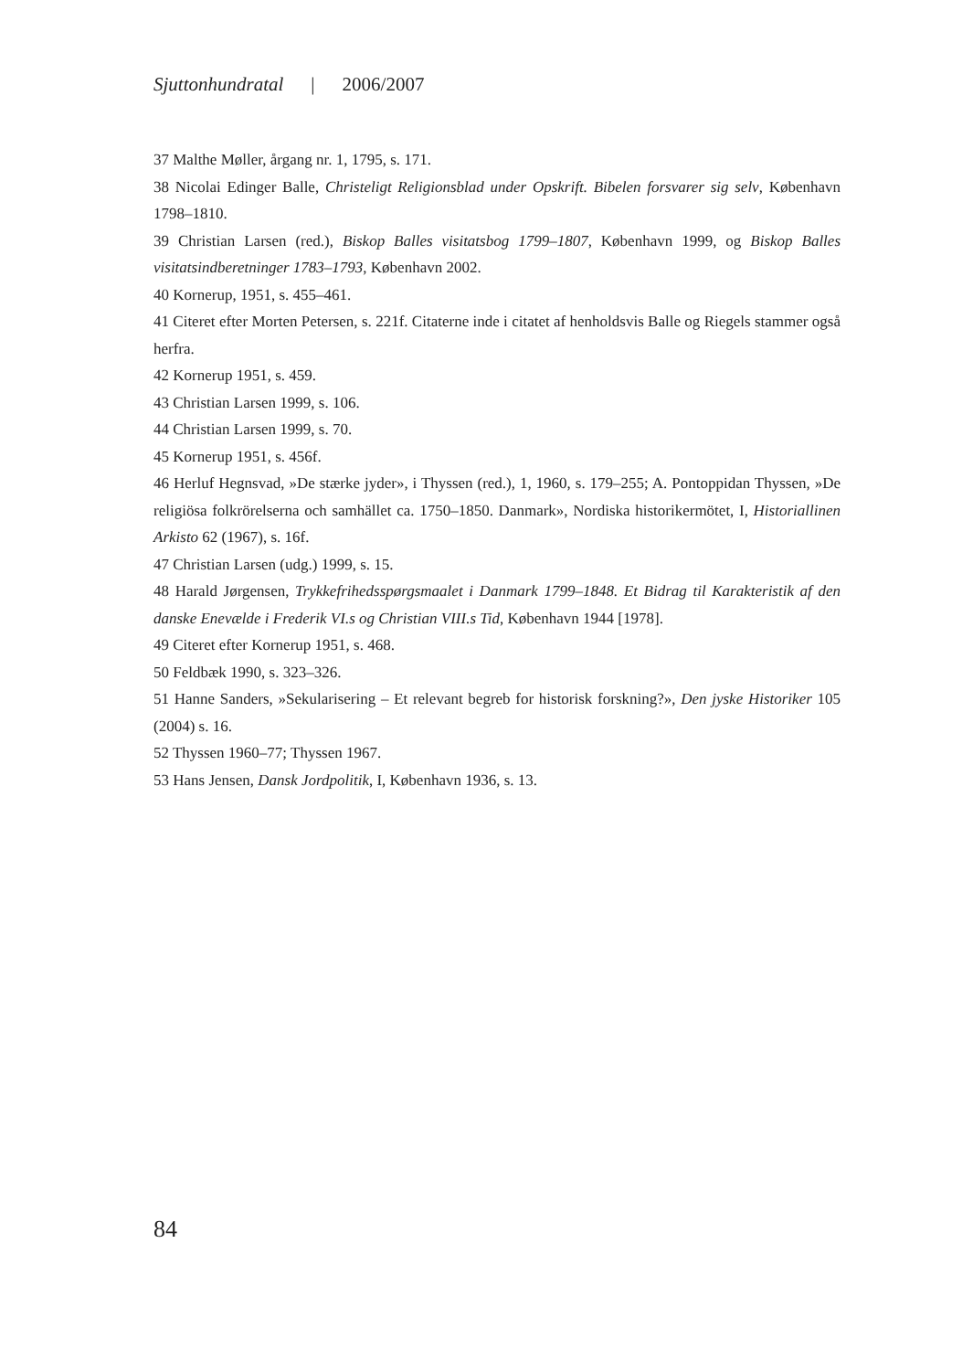Sjuttonhundratal | 2006/2007
37 Malthe Møller, årgang nr. 1, 1795, s. 171.
38 Nicolai Edinger Balle, Christeligt Religionsblad under Opskrift. Bibelen forsvarer sig selv, København 1798–1810.
39 Christian Larsen (red.), Biskop Balles visitatsbog 1799–1807, København 1999, og Biskop Balles visitatsind­beretninger 1783–1793, København 2002.
40 Kornerup, 1951, s. 455–461.
41 Citeret efter Morten Petersen, s. 221f. Citaterne inde i citatet af henholdsvis Balle og Riegels stammer også herfra.
42 Kornerup 1951, s. 459.
43 Christian Larsen 1999, s. 106.
44 Christian Larsen 1999, s. 70.
45 Kornerup 1951, s. 456f.
46 Herluf Hegnsvad, »De stærke jyder», i Thyssen (red.), 1, 1960, s. 179–255; A. Pontoppidan Thyssen, »De religiösa folkrörelserna och samhället ca. 1750–1850. Danmark», Nordiska historikermötet, I, Historiallinen Arkisto 62 (1967), s. 16f.
47 Christian Larsen (udg.) 1999, s. 15.
48 Harald Jørgensen, Trykkefrihedsspørgsmaalet i Danmark 1799–1848. Et Bidrag til Karakteristik af den danske Enevælde i Frederik VI.s og Christian VIII.s Tid, København 1944 [1978].
49 Citeret efter Kornerup 1951, s. 468.
50 Feldbæk 1990, s. 323–326.
51 Hanne Sanders, »Sekularisering – Et relevant begreb for historisk forskning?», Den jyske Historiker 105 (2004) s. 16.
52 Thyssen 1960–77; Thyssen 1967.
53 Hans Jensen, Dansk Jordpolitik, I, København 1936, s. 13.
84